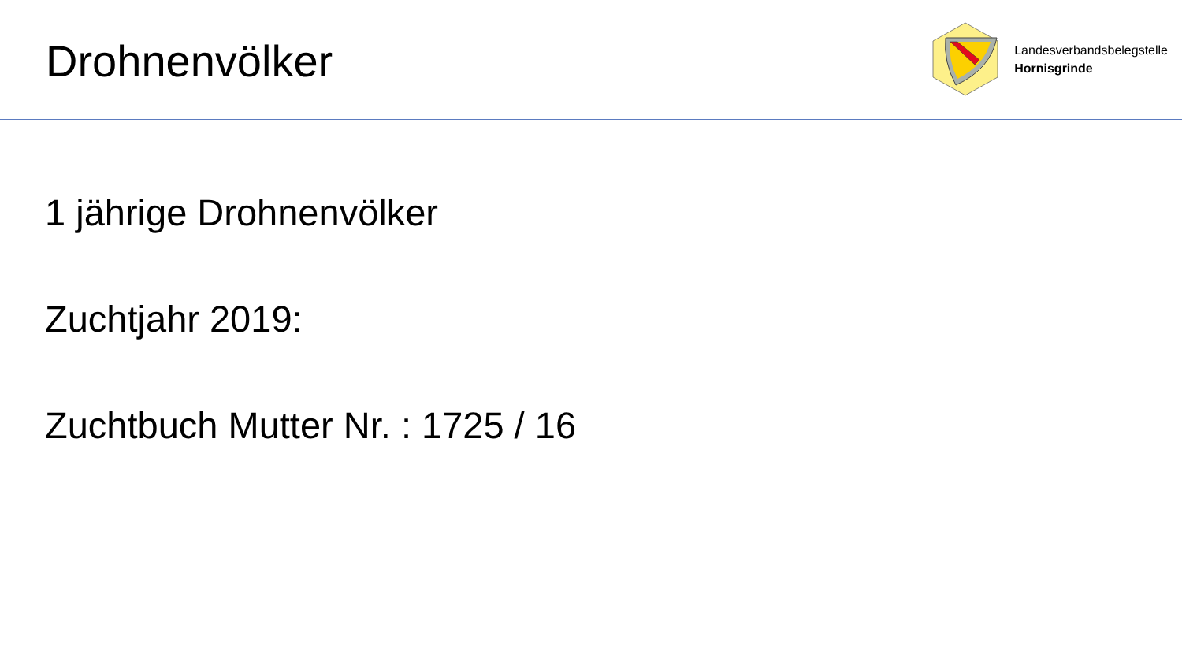Drohnenvölker
Landesverbandsbelegstelle
Hornisgrinde
1 jährige Drohnenvölker
Zuchtjahr 2019:
Zuchtbuch Mutter Nr. : 1725 / 16